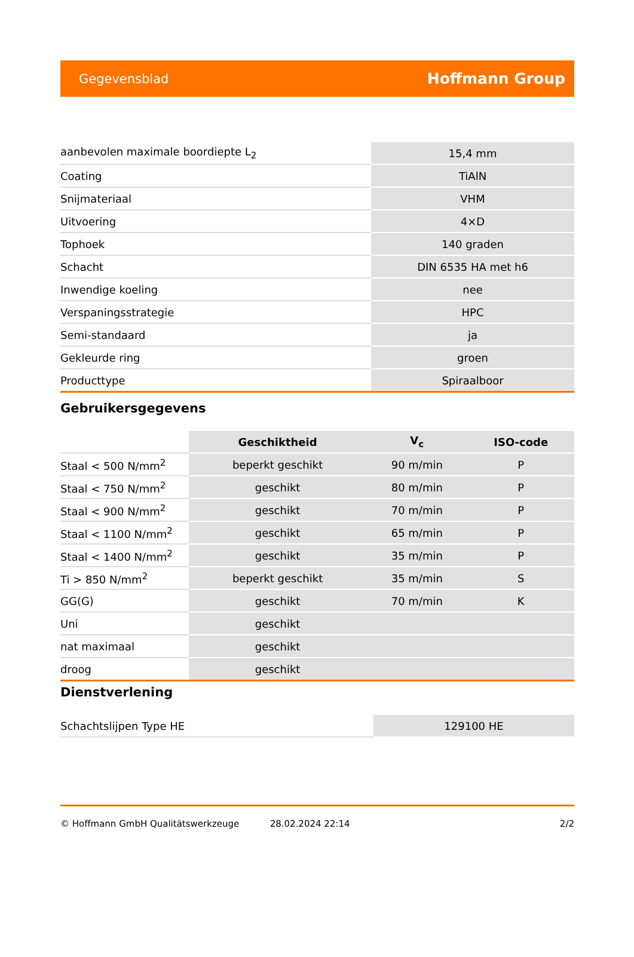Gegevensblad Hoffmann Group
| aanbevolen maximale boordiepte L<sub>2</sub> | 15,4 mm |
| Coating | TiAlN |
| Snijmateriaal | VHM |
| Uitvoering | 4×D |
| Tophoek | 140 graden |
| Schacht | DIN 6535 HA met h6 |
| Inwendige koeling | nee |
| Verspaningsstrategie | HPC |
| Semi-standaard | ja |
| Gekleurde ring | groen |
| Producttype | Spiraalboor |
Gebruikersgegevens
| | Geschiktheid | V<sub>c</sub> | ISO-code |
| --- | --- | --- | --- |
| Staal < 500 N/mm<sup>2</sup> | beperkt geschikt | 90 m/min | P |
| Staal < 750 N/mm<sup>2</sup> | geschikt | 80 m/min | P |
| Staal < 900 N/mm<sup>2</sup> | geschikt | 70 m/min | P |
| Staal < 1100 N/mm<sup>2</sup> | geschikt | 65 m/min | P |
| Staal < 1400 N/mm<sup>2</sup> | geschikt | 35 m/min | P |
| Ti > 850 N/mm<sup>2</sup> | beperkt geschikt | 35 m/min | S |
| GG(G) | geschikt | 70 m/min | K |
| Uni | geschikt | | |
| nat maximaal | geschikt | | |
| droog | geschikt | | |
Dienstverlening
| Schachtslijpen Type HE | 129100 HE |
© Hoffmann GmbH Qualitätswerkzeuge 28.02.2024 22:14 2/2